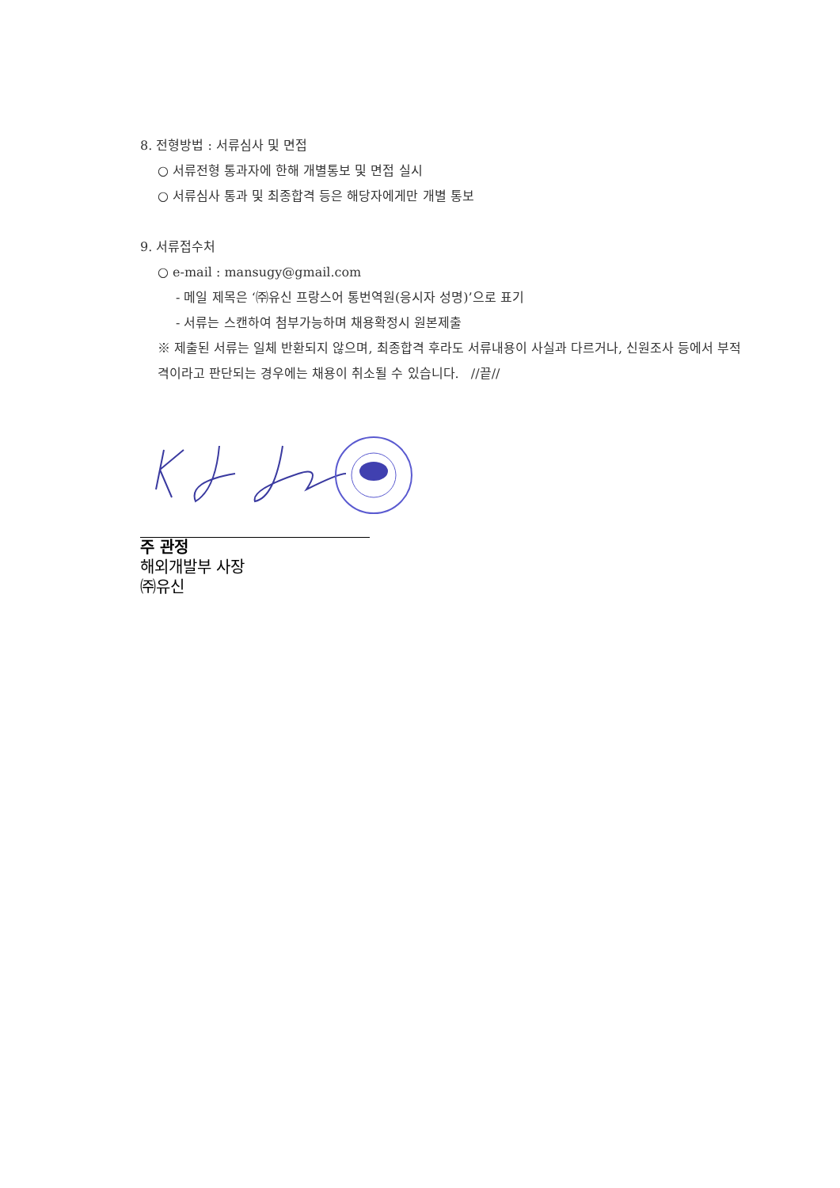8. 전형방법 : 서류심사 및 면접
○ 서류전형 통과자에 한해 개별통보 및 면접 실시
○ 서류심사 통과 및 최종합격 등은 해당자에게만 개별 통보
9. 서류접수처
○ e-mail : mansugy@gmail.com
- 메일 제목은 ‘㈜유신 프랑스어 통번역원(응시자 성명)’으로 표기
- 서류는 스캔하여 첨부가능하며 채용확정시 원본제출
※ 제출된 서류는 일체 반환되지 않으며, 최종합격 후라도 서류내용이 사실과 다르거나, 신원조사 등에서 부적격이라고 판단되는 경우에는 채용이 취소될 수 있습니다. //끝//
주 관정
해외개발부 사장
㈜유신